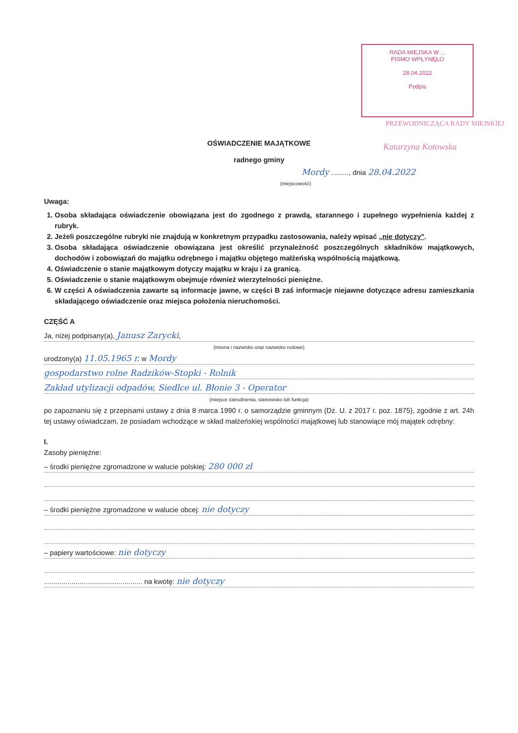RADA MIEJSKA W ...
PISMO WPŁYNĘŁO
28.04.2022
Podpis
PRZEWODNICZĄCA RADY MIEJSKIEJ
Katarzyna Kotowska
OŚWIADCZENIE MAJĄTKOWE
radnego gminy
Mordy ........., dnia 28.04.2022
(miejscowość)
Uwaga:
1. Osoba składająca oświadczenie obowiązana jest do zgodnego z prawdą, starannego i zupełnego wypełnienia każdej z rubryk.
2. Jeżeli poszczególne rubryki nie znajdują w konkretnym przypadku zastosowania, należy wpisać „nie dotyczy".
3. Osoba składająca oświadczenie obowiązana jest określić przynależność poszczególnych składników majątkowych, dochodów i zobowiązań do majątku odrębnego i majątku objętego małżeńską wspólnością majątkową.
4. Oświadczenie o stanie majątkowym dotyczy majątku w kraju i za granicą.
5. Oświadczenie o stanie majątkowym obejmuje również wierzytelności pieniężne.
6. W części A oświadczenia zawarte są informacje jawne, w części B zaś informacje niejawne dotyczące adresu zamieszkania składającego oświadczenie oraz miejsca położenia nieruchomości.
CZĘŚĆ A
Ja, niżej podpisany(a), Janusz Zarycki,
(imiona i nazwisko oraz nazwisko rodowe)
urodzony(a) 11.05.1965 r. w Mordy
gospodarstwo rolne Radzików-Stopki - Rolnik
Zakład utylizacji odpadów, Siedlce ul. Błonie 3 - Operator
(miejsce zatrudnienia, stanowisko lub funkcja)
po zapoznaniu się z przepisami ustawy z dnia 8 marca 1990 r. o samorządzie gminnym (Dz. U. z 2017 r. poz. 1875), zgodnie z art. 24h tej ustawy oświadczam, że posiadam wchodzące w skład małżeńskiej wspólności majątkowej lub stanowiące mój majątek odrębny:
I.
Zasoby pieniężne:
– środki pieniężne zgromadzone w walucie polskiej: 280 000 zł
– środki pieniężne zgromadzone w walucie obcej: nie dotyczy
– papiery wartościowe: nie dotyczy
.................................................. na kwotę: nie dotyczy